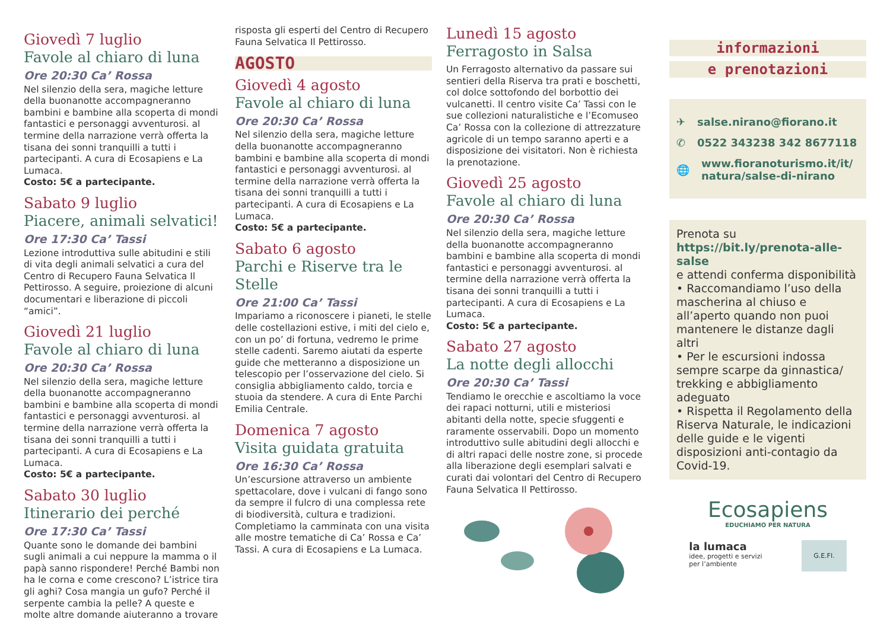Giovedì 7 luglio
Favole al chiaro di luna
Ore 20:30 Ca’ Rossa
Nel silenzio della sera, magiche letture della buonanotte accompagneranno bambini e bambine alla scoperta di mondi fantastici e personaggi avventurosi. al termine della narrazione verrà offerta la tisana dei sonni tranquilli a tutti i partecipanti. A cura di Ecosapiens e La Lumaca.
Costo: 5€ a partecipante.
Sabato 9 luglio
Piacere, animali selvatici!
Ore 17:30 Ca’ Tassi
Lezione introduttiva sulle abitudini e stili di vita degli animali selvatici a cura del Centro di Recupero Fauna Selvatica Il Pettirosso. A seguire, proiezione di alcuni documentari e liberazione di piccoli “amici”.
Giovedì 21 luglio
Favole al chiaro di luna
Ore 20:30 Ca’ Rossa
Nel silenzio della sera, magiche letture della buonanotte accompagneranno bambini e bambine alla scoperta di mondi fantastici e personaggi avventurosi. al termine della narrazione verrà offerta la tisana dei sonni tranquilli a tutti i partecipanti. A cura di Ecosapiens e La Lumaca.
Costo: 5€ a partecipante.
Sabato 30 luglio
Itinerario dei perché
Ore 17:30 Ca’ Tassi
Quante sono le domande dei bambini sugli animali a cui neppure la mamma o il papà sanno rispondere! Perché Bambi non ha le corna e come crescono? L’istrice tira gli aghi? Cosa mangia un gufo? Perché il serpente cambia la pelle? A queste e molte altre domande aiuteranno a trovare
risposta gli esperti del Centro di Recupero Fauna Selvatica Il Pettirosso.
AGOSTO
Giovedì 4 agosto
Favole al chiaro di luna
Ore 20:30 Ca’ Rossa
Nel silenzio della sera, magiche letture della buonanotte accompagneranno bambini e bambine alla scoperta di mondi fantastici e personaggi avventurosi. al termine della narrazione verrà offerta la tisana dei sonni tranquilli a tutti i partecipanti. A cura di Ecosapiens e La Lumaca.
Costo: 5€ a partecipante.
Sabato 6 agosto
Parchi e Riserve tra le Stelle
Ore 21:00 Ca’ Tassi
Impariamo a riconoscere i pianeti, le stelle delle costellazioni estive, i miti del cielo e, con un po’ di fortuna, vedremo le prime stelle cadenti. Saremo aiutati da esperte guide che metteranno a disposizione un telescopio per l’osservazione del cielo. Si consiglia abbigliamento caldo, torcia e stuoia da stendere. A cura di Ente Parchi Emilia Centrale.
Domenica 7 agosto
Visita guidata gratuita
Ore 16:30 Ca’ Rossa
Un’escursione attraverso un ambiente spettacolare, dove i vulcani di fango sono da sempre il fulcro di una complessa rete di biodiversità, cultura e tradizioni. Completiamo la camminata con una visita alle mostre tematiche di Ca’ Rossa e Ca’ Tassi. A cura di Ecosapiens e La Lumaca.
Lunedì 15 agosto
Ferragosto in Salsa
Un Ferragosto alternativo da passare sui sentieri della Riserva tra prati e boschetti, col dolce sottofondo del borbottio dei vulcanetti. Il centro visite Ca’ Tassi con le sue collezioni naturalistiche e l’Ecomuseo Ca’ Rossa con la collezione di attrezzature agricole di un tempo saranno aperti e a disposizione dei visitatori. Non è richiesta la prenotazione.
Giovedì 25 agosto
Favole al chiaro di luna
Ore 20:30 Ca’ Rossa
Nel silenzio della sera, magiche letture della buonanotte accompagneranno bambini e bambine alla scoperta di mondi fantastici e personaggi avventurosi. al termine della narrazione verrà offerta la tisana dei sonni tranquilli a tutti i partecipanti. A cura di Ecosapiens e La Lumaca.
Costo: 5€ a partecipante.
Sabato 27 agosto
La notte degli allocchi
Ore 20:30 Ca’ Tassi
Tendiamo le orecchie e ascoltiamo la voce dei rapaci notturni, utili e misteriosi abitanti della notte, specie sfuggenti e raramente osservabili. Dopo un momento introduttivo sulle abitudini degli allocchi e di altri rapaci delle nostre zone, si procede alla liberazione degli esemplari salvati e curati dai volontari del Centro di Recupero Fauna Selvatica Il Pettirosso.
informazioni
e prenotazioni
✈ salse.nirano@fiorano.it
✆ 0522 343238 342 8677118
🌐 www.fioranoturismo.it/it/ natura/salse-di-nirano
Prenota su
https://bit.ly/prenota-alle-salse
e attendi conferma disponibilità
• Raccomandiamo l’uso della mascherina al chiuso e all’aperto quando non puoi mantenere le distanze dagli altri
• Per le escursioni indossa sempre scarpe da ginnastica/ trekking e abbigliamento adeguato
• Rispetta il Regolamento della Riserva Naturale, le indicazioni delle guide e le vigenti disposizioni anti-contagio da Covid-19.
Ecosapiens
EDUCHIAMO PER NATURA
la lumaca
idee, progetti e servizi
per l’ambiente
G.E.FI.